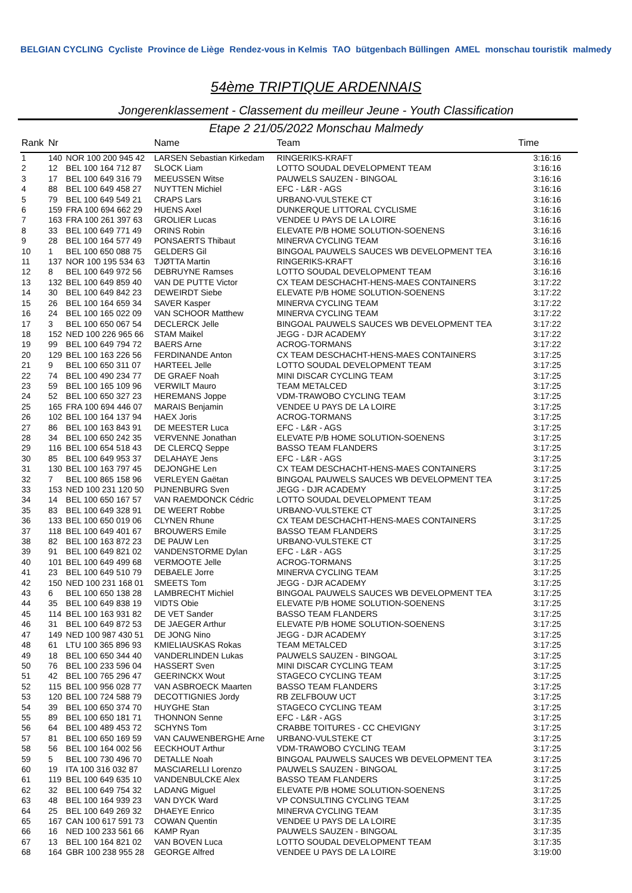BELGIAN CYCLING Cycliste Province de Liège Rendez-vous in Kelmis TAO bütgenbach Büllingen AMEL monschau touristik malmedy
54ème TRIPTIQUE ARDENNAIS
Jongerenklassement - Classement du meilleur Jeune - Youth Classification
Etape 2 21/05/2022 Monschau Malmedy
| Rank | Nr | | Name | Team | Time |
| --- | --- | --- | --- | --- | --- |
| 1 | 140 | NOR 100 200 945 42 | LARSEN Sebastian Kirkedam | RINGERIKS-KRAFT | 3:16:16 |
| 2 | 12 | BEL 100 164 712 87 | SLOCK Liam | LOTTO SOUDAL DEVELOPMENT TEAM | 3:16:16 |
| 3 | 17 | BEL 100 649 316 79 | MEEUSSEN Witse | PAUWELS SAUZEN - BINGOAL | 3:16:16 |
| 4 | 88 | BEL 100 649 458 27 | NUYTTEN Michiel | EFC - L&R - AGS | 3:16:16 |
| 5 | 79 | BEL 100 649 549 21 | CRAPS Lars | URBANO-VULSTEKE CT | 3:16:16 |
| 6 | 159 | FRA 100 694 662 29 | HUENS Axel | DUNKERQUE LITTORAL CYCLISME | 3:16:16 |
| 7 | 163 | FRA 100 261 397 63 | GROLIER Lucas | VENDEE U PAYS DE LA LOIRE | 3:16:16 |
| 8 | 33 | BEL 100 649 771 49 | ORINS Robin | ELEVATE P/B HOME SOLUTION-SOENENS | 3:16:16 |
| 9 | 28 | BEL 100 164 577 49 | PONSAERTS Thibaut | MINERVA CYCLING TEAM | 3:16:16 |
| 10 | 1 | BEL 100 650 088 75 | GELDERS Gil | BINGOAL PAUWELS SAUCES WB DEVELOPMENT TEA | 3:16:16 |
| 11 | 137 | NOR 100 195 534 63 | TJØTTA Martin | RINGERIKS-KRAFT | 3:16:16 |
| 12 | 8 | BEL 100 649 972 56 | DEBRUYNE Ramses | LOTTO SOUDAL DEVELOPMENT TEAM | 3:16:16 |
| 13 | 132 | BEL 100 649 859 40 | VAN DE PUTTE Victor | CX TEAM DESCHACHT-HENS-MAES CONTAINERS | 3:17:22 |
| 14 | 30 | BEL 100 649 842 23 | DEWEIRDT Siebe | ELEVATE P/B HOME SOLUTION-SOENENS | 3:17:22 |
| 15 | 26 | BEL 100 164 659 34 | SAVER Kasper | MINERVA CYCLING TEAM | 3:17:22 |
| 16 | 24 | BEL 100 165 022 09 | VAN SCHOOR Matthew | MINERVA CYCLING TEAM | 3:17:22 |
| 17 | 3 | BEL 100 650 067 54 | DECLERCK Jelle | BINGOAL PAUWELS SAUCES WB DEVELOPMENT TEA | 3:17:22 |
| 18 | 152 | NED 100 226 965 66 | STAM Maikel | JEGG - DJR ACADEMY | 3:17:22 |
| 19 | 99 | BEL 100 649 794 72 | BAERS Arne | ACROG-TORMANS | 3:17:22 |
| 20 | 129 | BEL 100 163 226 56 | FERDINANDE Anton | CX TEAM DESCHACHT-HENS-MAES CONTAINERS | 3:17:25 |
| 21 | 9 | BEL 100 650 311 07 | HARTEEL Jelle | LOTTO SOUDAL DEVELOPMENT TEAM | 3:17:25 |
| 22 | 74 | BEL 100 490 234 77 | DE GRAEF Noah | MINI DISCAR CYCLING TEAM | 3:17:25 |
| 23 | 59 | BEL 100 165 109 96 | VERWILT Mauro | TEAM METALCED | 3:17:25 |
| 24 | 52 | BEL 100 650 327 23 | HEREMANS Joppe | VDM-TRAWOBO CYCLING TEAM | 3:17:25 |
| 25 | 165 | FRA 100 694 446 07 | MARAIS Benjamin | VENDEE U PAYS DE LA LOIRE | 3:17:25 |
| 26 | 102 | BEL 100 164 137 94 | HAEX Joris | ACROG-TORMANS | 3:17:25 |
| 27 | 86 | BEL 100 163 843 91 | DE MEESTER Luca | EFC - L&R - AGS | 3:17:25 |
| 28 | 34 | BEL 100 650 242 35 | VERVENNE Jonathan | ELEVATE P/B HOME SOLUTION-SOENENS | 3:17:25 |
| 29 | 116 | BEL 100 654 518 43 | DE CLERCQ Seppe | BASSO TEAM FLANDERS | 3:17:25 |
| 30 | 85 | BEL 100 649 953 37 | DELAHAYE Jens | EFC - L&R - AGS | 3:17:25 |
| 31 | 130 | BEL 100 163 797 45 | DEJONGHE Len | CX TEAM DESCHACHT-HENS-MAES CONTAINERS | 3:17:25 |
| 32 | 7 | BEL 100 865 158 96 | VERLEYEN Gaëtan | BINGOAL PAUWELS SAUCES WB DEVELOPMENT TEA | 3:17:25 |
| 33 | 153 | NED 100 231 120 50 | PIJNENBURG Sven | JEGG - DJR ACADEMY | 3:17:25 |
| 34 | 14 | BEL 100 650 167 57 | VAN RAEMDONCK Cédric | LOTTO SOUDAL DEVELOPMENT TEAM | 3:17:25 |
| 35 | 83 | BEL 100 649 328 91 | DE WEERT Robbe | URBANO-VULSTEKE CT | 3:17:25 |
| 36 | 133 | BEL 100 650 019 06 | CLYNEN Rhune | CX TEAM DESCHACHT-HENS-MAES CONTAINERS | 3:17:25 |
| 37 | 118 | BEL 100 649 401 67 | BROUWERS Emile | BASSO TEAM FLANDERS | 3:17:25 |
| 38 | 82 | BEL 100 163 872 23 | DE PAUW Len | URBANO-VULSTEKE CT | 3:17:25 |
| 39 | 91 | BEL 100 649 821 02 | VANDENSTORME Dylan | EFC - L&R - AGS | 3:17:25 |
| 40 | 101 | BEL 100 649 499 68 | VERMOOTE Jelle | ACROG-TORMANS | 3:17:25 |
| 41 | 23 | BEL 100 649 510 79 | DEBAELE Jorre | MINERVA CYCLING TEAM | 3:17:25 |
| 42 | 150 | NED 100 231 168 01 | SMEETS Tom | JEGG - DJR ACADEMY | 3:17:25 |
| 43 | 6 | BEL 100 650 138 28 | LAMBRECHT Michiel | BINGOAL PAUWELS SAUCES WB DEVELOPMENT TEA | 3:17:25 |
| 44 | 35 | BEL 100 649 838 19 | VIDTS Obie | ELEVATE P/B HOME SOLUTION-SOENENS | 3:17:25 |
| 45 | 114 | BEL 100 163 931 82 | DE VET Sander | BASSO TEAM FLANDERS | 3:17:25 |
| 46 | 31 | BEL 100 649 872 53 | DE JAEGER Arthur | ELEVATE P/B HOME SOLUTION-SOENENS | 3:17:25 |
| 47 | 149 | NED 100 987 430 51 | DE JONG Nino | JEGG - DJR ACADEMY | 3:17:25 |
| 48 | 61 | LTU 100 365 896 93 | KMIELIAUSKAS Rokas | TEAM METALCED | 3:17:25 |
| 49 | 18 | BEL 100 650 344 40 | VANDERLINDEN Lukas | PAUWELS SAUZEN - BINGOAL | 3:17:25 |
| 50 | 76 | BEL 100 233 596 04 | HASSERT Sven | MINI DISCAR CYCLING TEAM | 3:17:25 |
| 51 | 42 | BEL 100 765 296 47 | GEERINCKX Wout | STAGECO CYCLING TEAM | 3:17:25 |
| 52 | 115 | BEL 100 956 028 77 | VAN ASBROECK Maarten | BASSO TEAM FLANDERS | 3:17:25 |
| 53 | 120 | BEL 100 724 588 79 | DECOTTIGNIES Jordy | RB ZELFBOUW UCT | 3:17:25 |
| 54 | 39 | BEL 100 650 374 70 | HUYGHE Stan | STAGECO CYCLING TEAM | 3:17:25 |
| 55 | 89 | BEL 100 650 181 71 | THONNON Senne | EFC - L&R - AGS | 3:17:25 |
| 56 | 64 | BEL 100 489 453 72 | SCHYNS Tom | CRABBE TOITURES - CC CHEVIGNY | 3:17:25 |
| 57 | 81 | BEL 100 650 169 59 | VAN CAUWENBERGHE Arne | URBANO-VULSTEKE CT | 3:17:25 |
| 58 | 56 | BEL 100 164 002 56 | EECKHOUT Arthur | VDM-TRAWOBO CYCLING TEAM | 3:17:25 |
| 59 | 5 | BEL 100 730 496 70 | DETALLE Noah | BINGOAL PAUWELS SAUCES WB DEVELOPMENT TEA | 3:17:25 |
| 60 | 19 | ITA 100 316 032 87 | MASCIARELLI Lorenzo | PAUWELS SAUZEN - BINGOAL | 3:17:25 |
| 61 | 119 | BEL 100 649 635 10 | VANDENBULCKE Alex | BASSO TEAM FLANDERS | 3:17:25 |
| 62 | 32 | BEL 100 649 754 32 | LADANG Miguel | ELEVATE P/B HOME SOLUTION-SOENENS | 3:17:25 |
| 63 | 48 | BEL 100 164 939 23 | VAN DYCK Ward | VP CONSULTING CYCLING TEAM | 3:17:25 |
| 64 | 25 | BEL 100 649 269 32 | DHAEYE Enrico | MINERVA CYCLING TEAM | 3:17:35 |
| 65 | 167 | CAN 100 617 591 73 | COWAN Quentin | VENDEE U PAYS DE LA LOIRE | 3:17:35 |
| 66 | 16 | NED 100 233 561 66 | KAMP Ryan | PAUWELS SAUZEN - BINGOAL | 3:17:35 |
| 67 | 13 | BEL 100 164 821 02 | VAN BOVEN Luca | LOTTO SOUDAL DEVELOPMENT TEAM | 3:17:35 |
| 68 | 164 | GBR 100 238 955 28 | GEORGE Alfred | VENDEE U PAYS DE LA LOIRE | 3:19:00 |